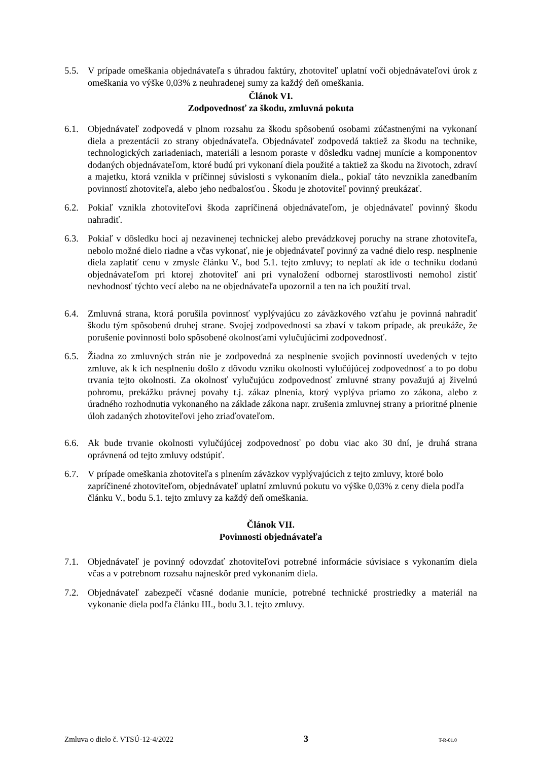5.5. V prípade omeškania objednávateľa s úhradou faktúry, zhotoviteľ uplatní voči objednávateľovi úrok z omeškania vo výške 0,03% z neuhradenej sumy za každý deň omeškania.
Článok VI.
Zodpovednosť za škodu, zmluvná pokuta
6.1. Objednávateľ zodpovedá v plnom rozsahu za škodu spôsobenú osobami zúčastnenými na vykonaní diela a prezentácii zo strany objednávateľa. Objednávateľ zodpovedá taktiež za škodu na technike, technologických zariadeniach, materiáli a lesnom poraste v dôsledku vadnej munície a komponentov dodaných objednávateľom, ktoré budú pri vykonaní diela použité a taktiež za škodu na životoch, zdraví a majetku, ktorá vznikla v príčinnej súvislosti s vykonaním diela., pokiaľ táto nevznikla zanedbaním povinností zhotoviteľa, alebo jeho nedbalosťou . Škodu je zhotoviteľ povinný preukázať.
6.2. Pokiaľ vznikla zhotoviteľovi škoda zapríčinená objednávateľom, je objednávateľ povinný škodu nahradiť.
6.3. Pokiaľ v dôsledku hoci aj nezavinenej technickej alebo prevádzkovej poruchy na strane zhotoviteľa, nebolo možné dielo riadne a včas vykonať, nie je objednávateľ povinný za vadné dielo resp. nesplnenie diela zaplatiť cenu v zmysle článku V., bod 5.1. tejto zmluvy; to neplatí ak ide o techniku dodanú objednávateľom pri ktorej zhotoviteľ ani pri vynaložení odbornej starostlivosti nemohol zistiť nevhodnosť týchto vecí alebo na ne objednávateľa upozornil a ten na ich použití trval.
6.4. Zmluvná strana, ktorá porušila povinnosť vyplývajúcu zo záväzkového vzťahu je povinná nahradiť škodu tým spôsobenú druhej strane. Svojej zodpovednosti sa zbaví v takom prípade, ak preukáže, že porušenie povinnosti bolo spôsobené okolnosťami vylučujúcimi zodpovednosť.
6.5. Žiadna zo zmluvných strán nie je zodpovedná za nesplnenie svojich povinností uvedených v tejto zmluve, ak k ich nesplneniu došlo z dôvodu vzniku okolnosti vylučújúcej zodpovednosť a to po dobu trvania tejto okolnosti. Za okolnosť vylučujúcu zodpovednosť zmluvné strany považujú aj živelnú pohromu, prekážku právnej povahy t.j. zákaz plnenia, ktorý vyplýva priamo zo zákona, alebo z úradného rozhodnutia vykonaného na základe zákona napr. zrušenia zmluvnej strany a prioritné plnenie úloh zadaných zhotoviteľovi jeho zriaďovateľom.
6.6. Ak bude trvanie okolnosti vylučújúcej zodpovednosť po dobu viac ako 30 dní, je druhá strana oprávnená od tejto zmluvy odstúpiť.
6.7. V prípade omeškania zhotoviteľa s plnením záväzkov vyplývajúcich z tejto zmluvy, ktoré bolo zapríčinené zhotoviteľom, objednávateľ uplatní zmluvnú pokutu vo výške 0,03% z ceny diela podľa článku V., bodu 5.1. tejto zmluvy za každý deň omeškania.
Článok VII.
Povinnosti objednávateľa
7.1. Objednávateľ je povinný odovzdať zhotoviteľovi potrebné informácie súvisiace s vykonaním diela včas a v potrebnom rozsahu najneskôr pred vykonaním diela.
7.2. Objednávateľ zabezpečí včasné dodanie munície, potrebné technické prostriedky a materiál na vykonanie diela podľa článku III., bodu 3.1. tejto zmluvy.
Zmluva o dielo č. VTSÚ-12-4/2022 3 T-R-01.0